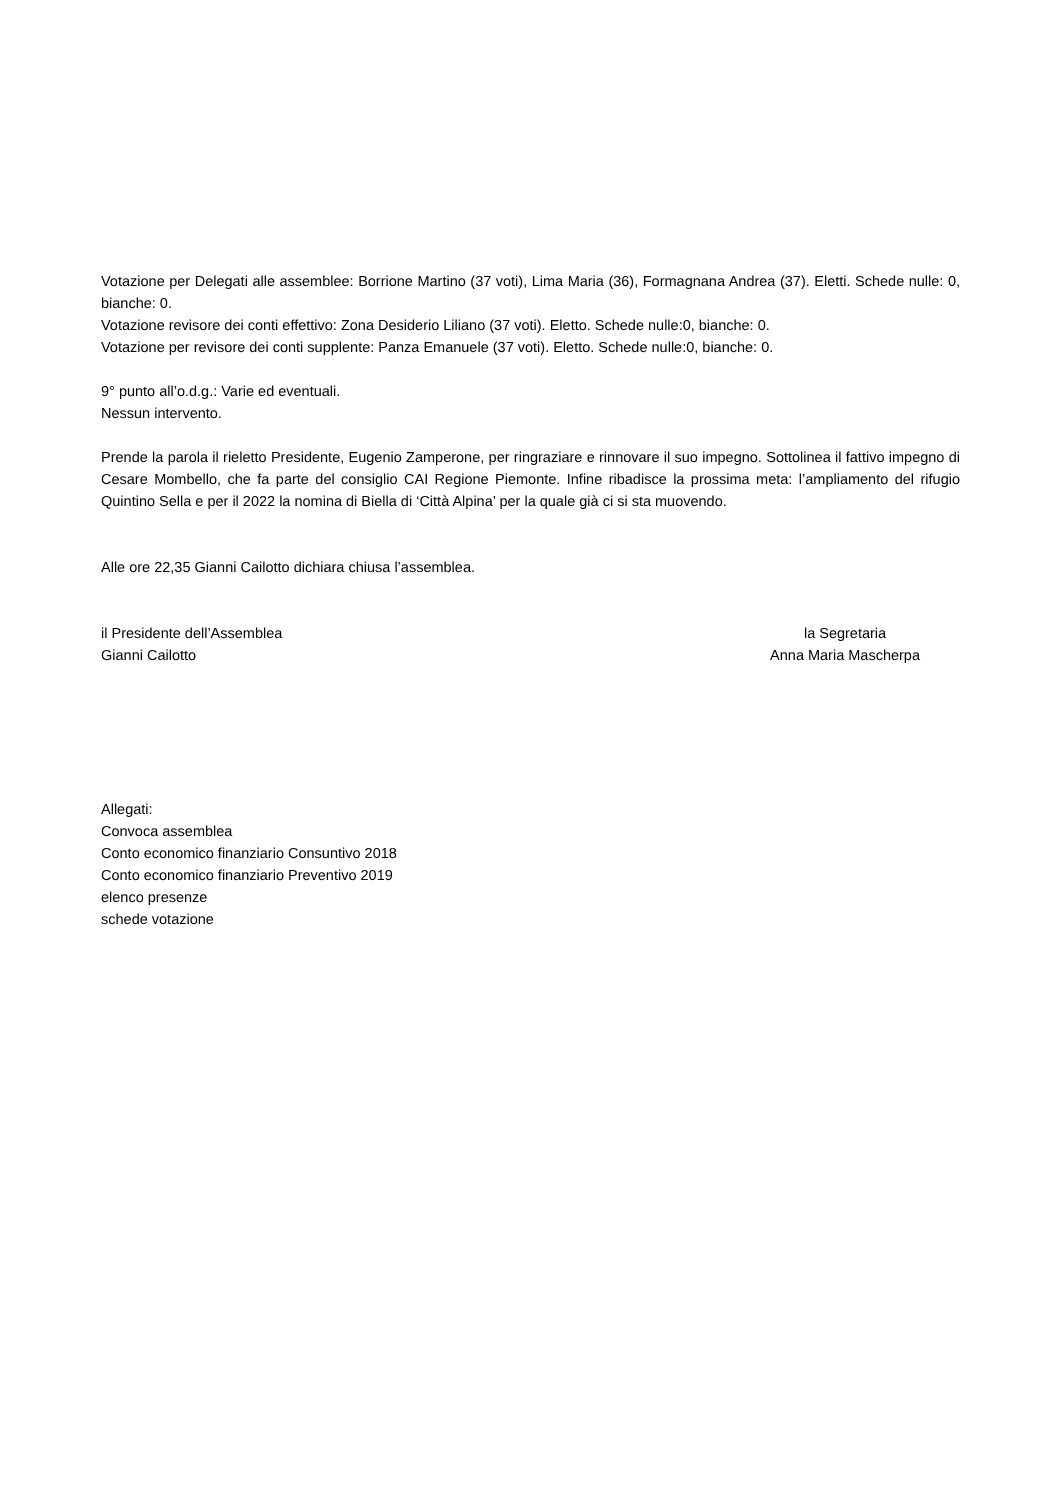Votazione per Delegati alle assemblee: Borrione Martino (37 voti), Lima Maria (36), Formagnana Andrea (37). Eletti. Schede nulle: 0, bianche: 0.
Votazione revisore dei conti effettivo: Zona Desiderio Liliano (37 voti). Eletto. Schede nulle:0, bianche: 0.
Votazione per revisore dei conti supplente: Panza Emanuele (37 voti). Eletto. Schede nulle:0, bianche: 0.
9° punto all’o.d.g.: Varie ed eventuali.
Nessun intervento.
Prende la parola il rieletto Presidente, Eugenio Zamperone, per ringraziare e rinnovare il suo impegno. Sottolinea il fattivo impegno di Cesare Mombello, che fa parte del consiglio CAI Regione Piemonte. Infine ribadisce la prossima meta: l’ampliamento del rifugio Quintino Sella e per il 2022 la nomina di Biella di ‘Città Alpina’ per la quale già ci si sta muovendo.
Alle ore 22,35 Gianni Cailotto dichiara chiusa l’assemblea.
il Presidente dell’Assemblea
Gianni Cailotto
la Segretaria
Anna Maria Mascherpa
Allegati:
Convoca assemblea
Conto economico finanziario Consuntivo 2018
Conto economico finanziario Preventivo 2019
elenco presenze
schede votazione